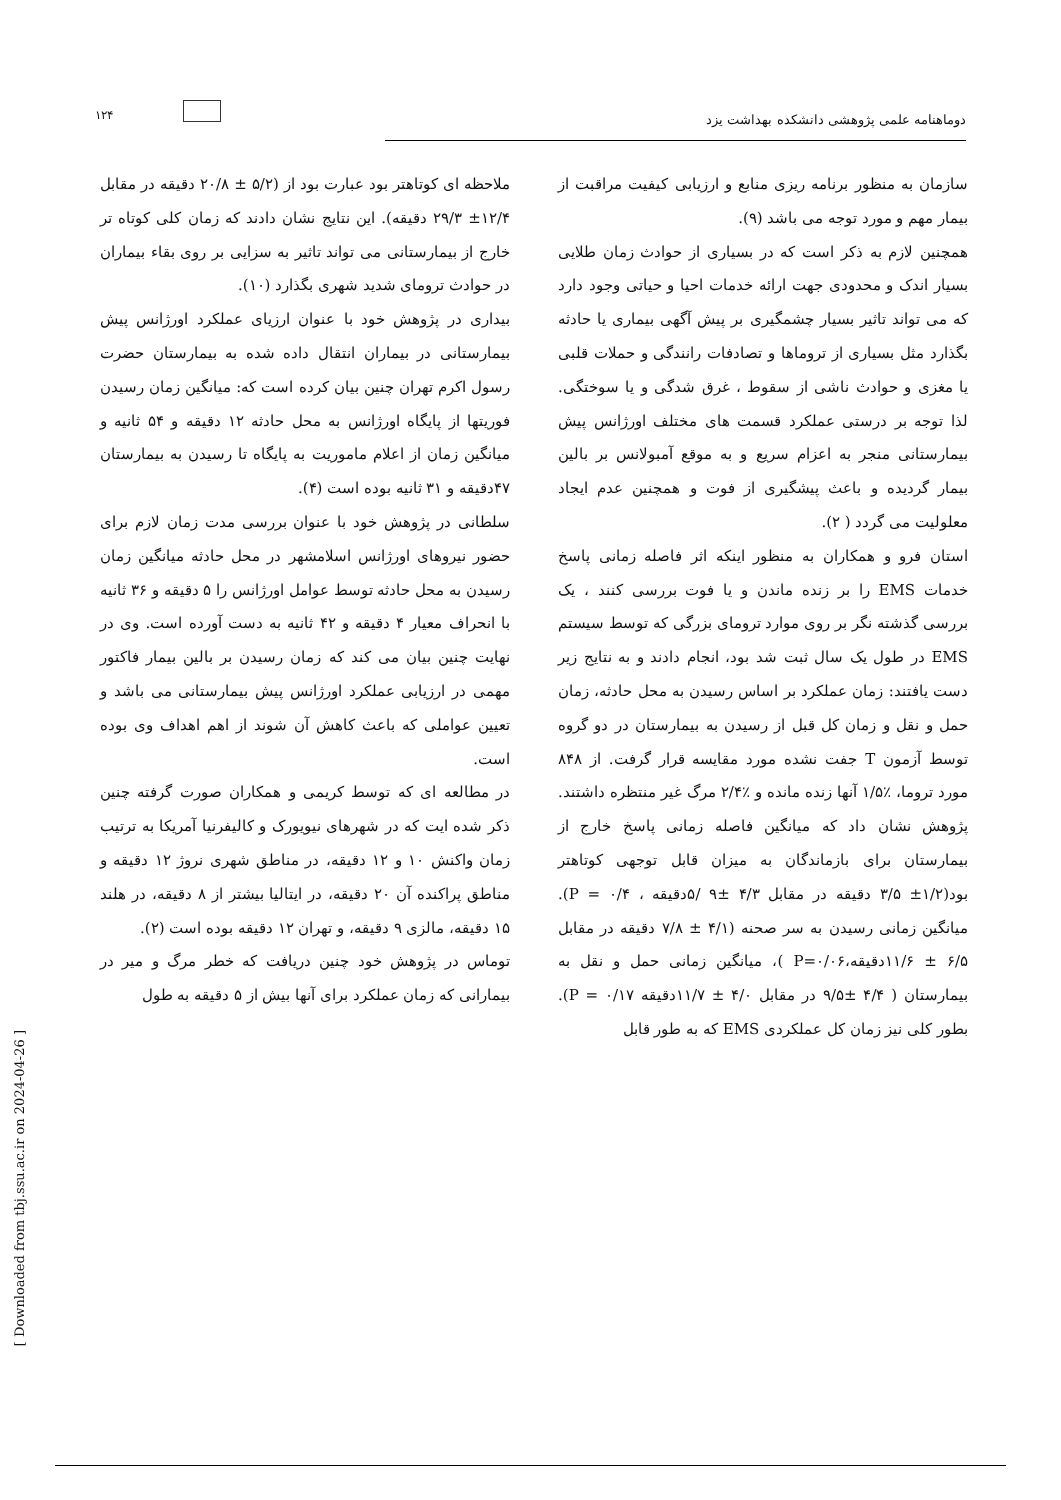۱۲۴
دوماهنامه علمی پژوهشی دانشکده بهداشت یزد
سازمان به منظور برنامه ریزی منابع و ارزیابی کیفیت مراقبت از بیمار مهم و مورد توجه می باشد (۹).
همچنین لازم به ذکر است که در بسیاری از حوادث زمان طلایی بسیار اندک و محدودی جهت ارائه خدمات احیا و حیاتی وجود دارد که می تواند تاثیر بسیار چشمگیری بر پیش آگهی بیماری یا حادثه بگذارد مثل بسیاری از تروماها و تصادفات رانندگی و حملات قلبی یا مغزی و حوادث ناشی از سقوط ، غرق شدگی و یا سوختگی. لذا توجه بر درستی عملکرد قسمت های مختلف اورژانس پیش بیمارستانی منجر به اعزام سریع و به موقع آمبولانس بر بالین بیمار گردیده و باعث پیشگیری از فوت و همچنین عدم ایجاد معلولیت می گردد ( ۲).
استان فرو و همکاران به منظور اینکه اثر فاصله زمانی پاسخ خدمات EMS را بر زنده ماندن و یا فوت بررسی کنند ، یک بررسی گذشته نگر بر روی موارد ترومای بزرگی که توسط سیستم EMS در طول یک سال ثبت شد بود، انجام دادند و به نتایج زیر دست یافتند: زمان عملکرد بر اساس رسیدن به محل حادثه، زمان حمل و نقل و زمان کل قبل از رسیدن به بیمارستان در دو گروه توسط آزمون T جفت نشده مورد مقایسه قرار گرفت. از ۸۴۸ مورد تروما، ٪۱/۵ آنها زنده مانده و ٪۲/۴ مرگ غیر منتظره داشتند. پژوهش نشان داد که میانگین فاصله زمانی پاسخ خارج از بیمارستان برای بازماندگان به میزان قابل توجهی کوتاهتر بود(۱/۲± ۳/۵ دقیقه در مقابل ۴/۳ ±۹ /۵دقیقه ، ۰/۴ = P). میانگین زمانی رسیدن به سر صحنه (۴/۱ ± ۷/۸ دقیقه در مقابل ۶/۵ ± ۱۱/۶دقیقه،P=۰/۰۶ )، میانگین زمانی حمل و نقل به بیمارستان ( ۴/۴ ±۹/۵ در مقابل ۴/۰ ± ۱۱/۷دقیقه ۰/۱۷ = P). بطور کلی نیز زمان کل عملکردی EMS که به طور قابل
ملاحظه ای کوتاهتر بود عبارت بود از (۵/۲ ± ۲۰/۸ دقیقه در مقابل ۱۲/۴± ۲۹/۳ دقیقه). این نتایج نشان دادند که زمان کلی کوتاه تر خارج از بیمارستانی می تواند تاثیر به سزایی بر روی بقاء بیماران در حوادث ترومای شدید شهری بگذارد (۱۰).
بیداری در پژوهش خود با عنوان ارزیای عملکرد اورژانس پیش بیمارستانی در بیماران انتقال داده شده به بیمارستان حضرت رسول اکرم تهران چنین بیان کرده است که: میانگین زمان رسیدن فوریتها از پایگاه اورژانس به محل حادثه ۱۲ دقیقه و ۵۴ ثانیه و میانگین زمان از اعلام ماموریت به پایگاه تا رسیدن به بیمارستان ۴۷دقیقه و ۳۱ ثانیه بوده است (۴).
سلطانی در پژوهش خود با عنوان بررسی مدت زمان لازم برای حضور نیروهای اورژانس اسلامشهر در محل حادثه میانگین زمان رسیدن به محل حادثه توسط عوامل اورژانس را ۵ دقیقه و ۳۶ ثانیه با انحراف معیار ۴ دقیقه و ۴۲ ثانیه به دست آورده است. وی در نهایت چنین بیان می کند که زمان رسیدن بر بالین بیمار فاکتور مهمی در ارزیابی عملکرد اورژانس پیش بیمارستانی می باشد و تعیین عواملی که باعث کاهش آن شوند از اهم اهداف وی بوده است.
در مطالعه ای که توسط کریمی و همکاران صورت گرفته چنین ذکر شده ایت که در شهرهای نیویورک و کالیفرنیا آمریکا به ترتیب زمان واکنش ۱۰ و ۱۲ دقیقه، در مناطق شهری نروژ ۱۲ دقیقه و مناطق پراکنده آن ۲۰ دقیقه، در ایتالیا بیشتر از ۸ دقیقه، در هلند ۱۵ دقیقه، مالزی ۹ دقیقه، و تهران ۱۲ دقیقه بوده است (۲).
توماس در پژوهش خود چنین دریافت که خطر مرگ و میر در بیمارانی که زمان عملکرد برای آنها بیش از ۵ دقیقه به طول
[ Downloaded from tbj.ssu.ac.ir on 2024-04-26 ]